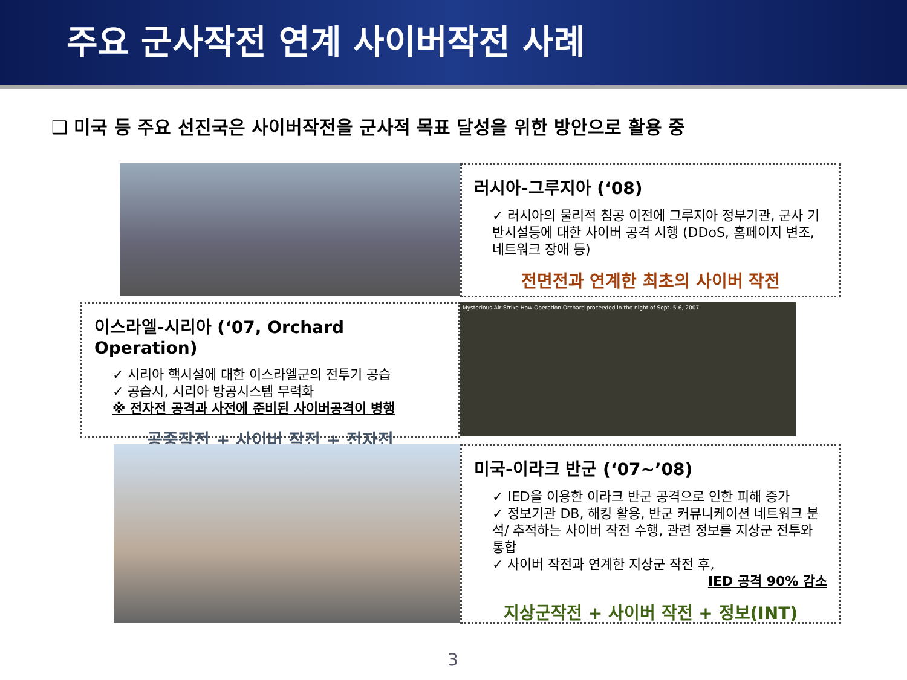주요 군사작전 연계 사이버작전 사례
❑ 미국 등 주요 선진국은 사이버작전을 군사적 목표 달성을 위한 방안으로 활용 중
러시아-그루지아 (‘08)
✓ 러시아의 물리적 침공 이전에 그루지아 정부기관, 군사 기반시설등에 대한 사이버 공격 시행 (DDoS, 홈페이지 변조, 네트워크 장애 등)
전면전과 연계한 최초의 사이버 작전
이스라엘-시리아 (‘07, Orchard Operation)
✓ 시리아 핵시설에 대한 이스라엘군의 전투기 공습
✓ 공습시, 시리아 방공시스템 무력화
※ 전자전 공격과 사전에 준비된 사이버공격이 병행
공중작전 + 사이버 작전 + 전자전
Mysterious Air Strike How Operation Orchard proceeded in the night of Sept. 5-6, 2007
미국-이라크 반군 (‘07~’08)
✓ IED을 이용한 이라크 반군 공격으로 인한 피해 증가
✓ 정보기관 DB, 해킹 활용, 반군 커뮤니케이션 네트워크 분석/ 추적하는 사이버 작전 수행, 관련 정보를 지상군 전투와 통합
✓ 사이버 작전과 연계한 지상군 작전 후,
IED 공격 90% 감소
지상군작전 + 사이버 작전 + 정보(INT)
3